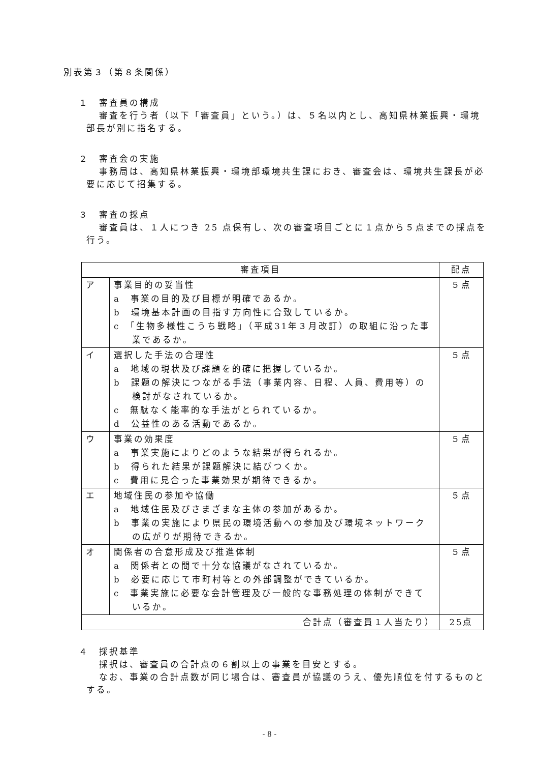別表第３（第８条関係）
１　審査員の構成
審査を行う者（以下「審査員」という。）は、５名以内とし、高知県林業振興・環境部長が別に指名する。
２　審査会の実施
事務局は、高知県林業振興・環境部環境共生課におき、審査会は、環境共生課長が必要に応じて招集する。
３　審査の採点
審査員は、１人につき 25 点保有し、次の審査項目ごとに１点から５点までの採点を行う。
| 審査項目 | | 配点 |
| ア | 事業目的の妥当性 a 事業の目的及び目標が明確であるか。 b 環境基本計画の目指す方向性に合致しているか。 c 「生物多様性こうち戦略」（平成31年３月改訂）の取組に沿った事業であるか。 | ５点 |
| イ | 選択した手法の合理性 a 地域の現状及び課題を的確に把握しているか。 b 課題の解決につながる手法（事業内容、日程、人員、費用等）の検討がなされているか。 c 無駄なく能率的な手法がとられているか。 d 公益性のある活動であるか。 | ５点 |
| ウ | 事業の効果度 a 事業実施によりどのような結果が得られるか。 b 得られた結果が課題解決に結びつくか。 c 費用に見合った事業効果が期待できるか。 | ５点 |
| エ | 地域住民の参加や協働 a 地域住民及びさまざまな主体の参加があるか。 b 事業の実施により県民の環境活動への参加及び環境ネットワークの広がりが期待できるか。 | ５点 |
| オ | 関係者の合意形成及び推進体制 a 関係者との間で十分な協議がなされているか。 b 必要に応じて市町村等との外部調整ができているか。 c 事業実施に必要な会計管理及び一般的な事務処理の体制ができているか。 | ５点 |
| 合計点（審査員１人当たり） | | 25点 |
４　採択基準
採択は、審査員の合計点の６割以上の事業を目安とする。
なお、事業の合計点数が同じ場合は、審査員が協議のうえ、優先順位を付するものとする。
- 8 -